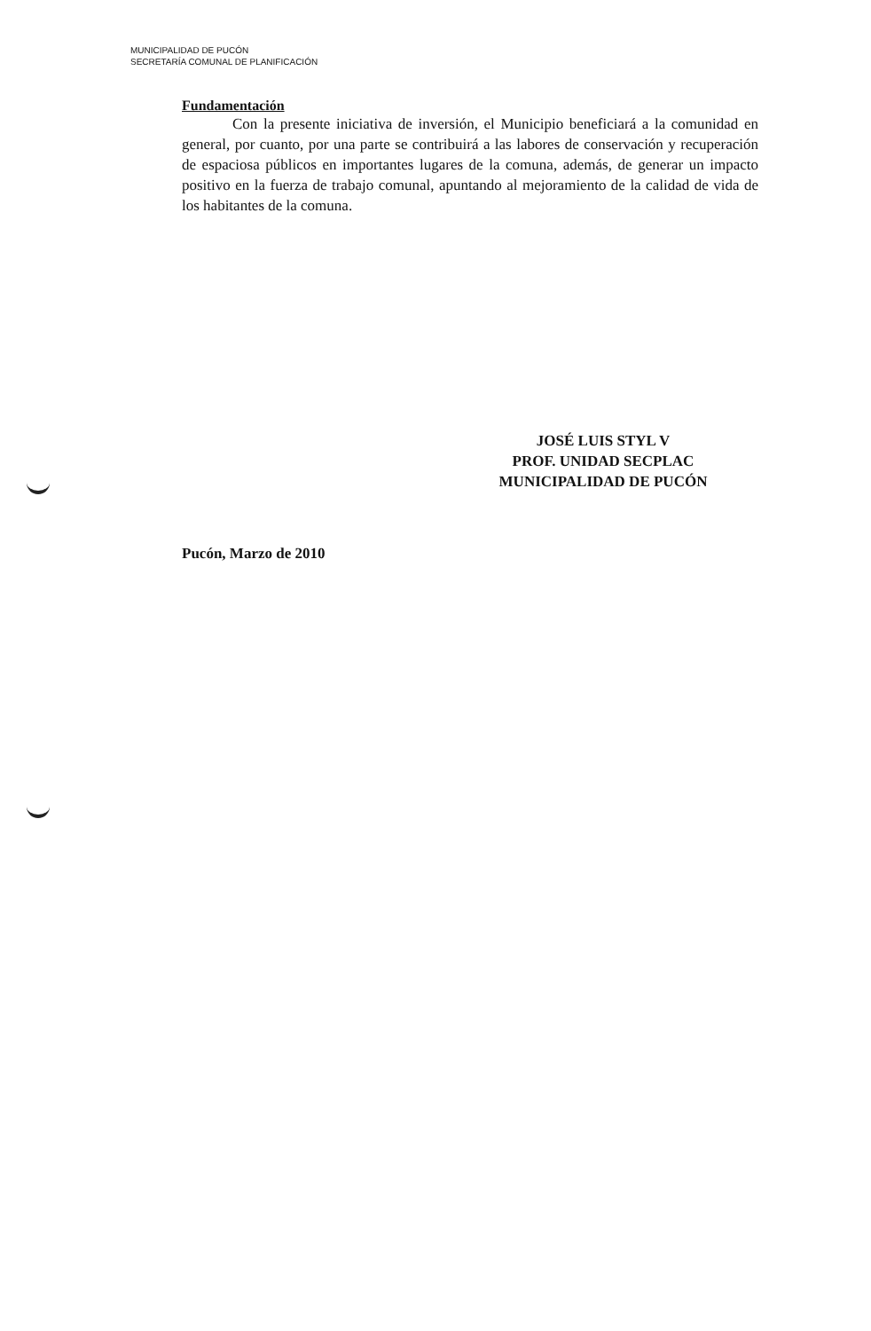MUNICIPALIDAD DE PUCÓN
SECRETARÍA COMUNAL DE PLANIFICACIÓN
Fundamentación
Con la presente iniciativa de inversión, el Municipio beneficiará a la comunidad en general, por cuanto, por una parte se contribuirá a las labores de conservación y recuperación de espaciosa públicos en importantes lugares de la comuna, además, de generar un impacto positivo en la fuerza de trabajo comunal, apuntando al mejoramiento de la calidad de vida de los habitantes de la comuna.
JOSÉ LUIS STYL V
PROF. UNIDAD SECPLAC
MUNICIPALIDAD DE PUCÓN
Pucón, Marzo de 2010